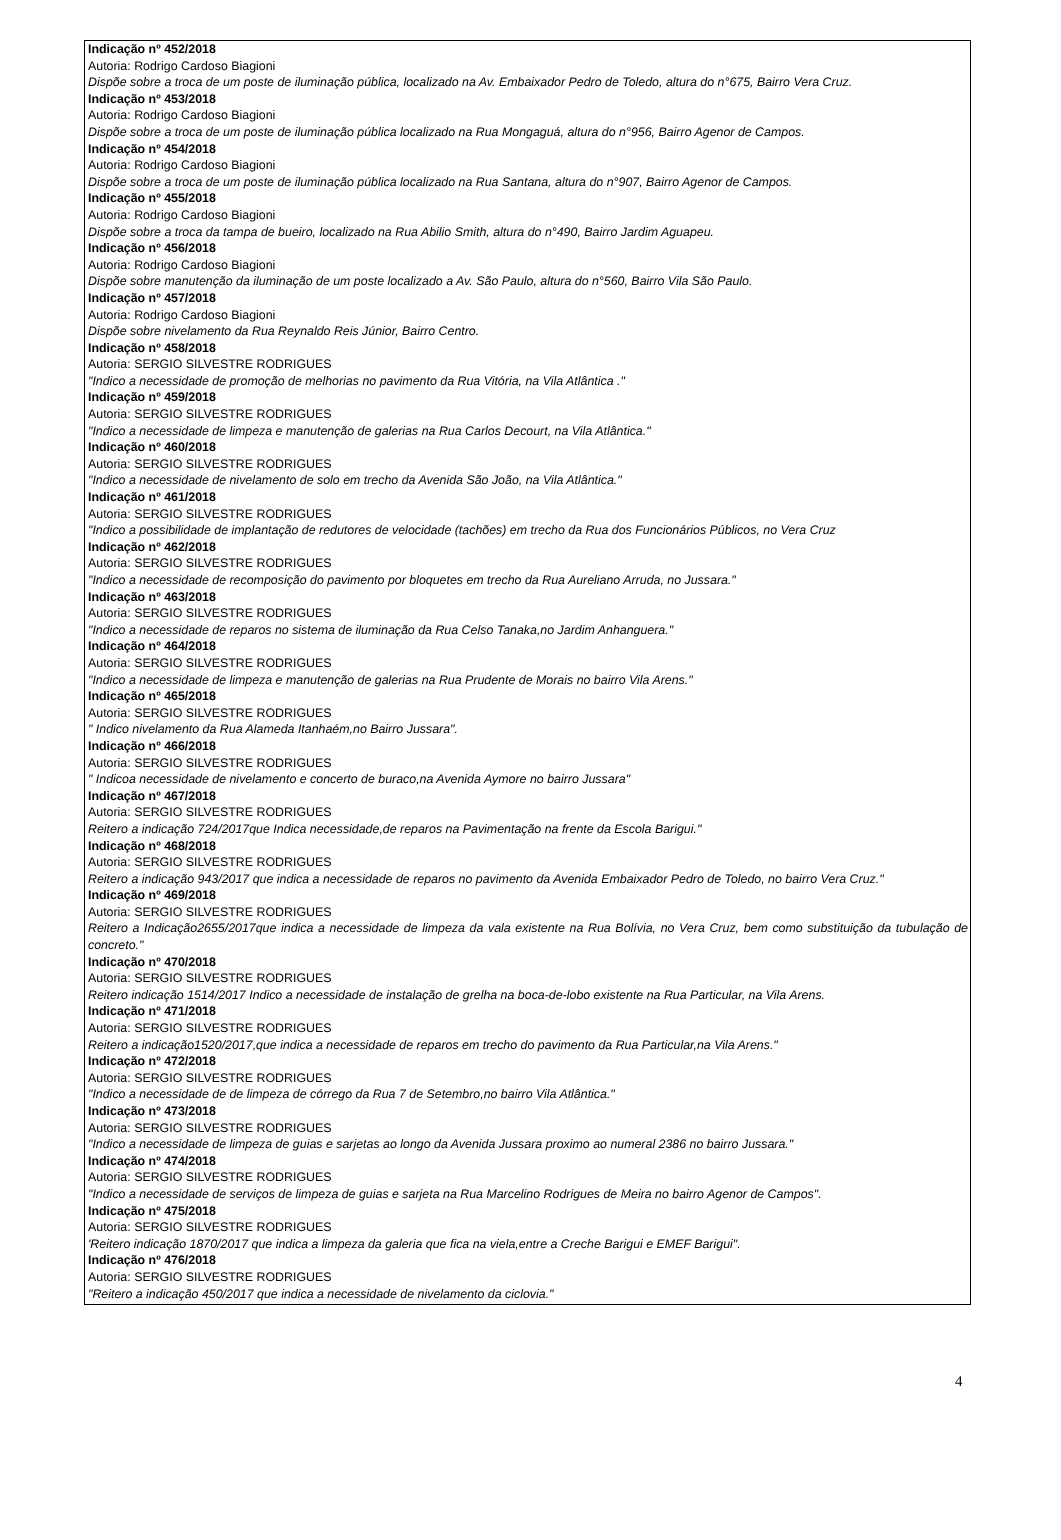Indicação nº 452/2018
Autoria: Rodrigo Cardoso Biagioni
Dispõe sobre a troca de um poste de iluminação pública, localizado na Av. Embaixador Pedro de Toledo, altura do n°675, Bairro Vera Cruz.
Indicação nº 453/2018
Autoria: Rodrigo Cardoso Biagioni
Dispõe sobre a troca de um poste de iluminação pública localizado na Rua Mongaguá, altura do n°956, Bairro Agenor de Campos.
Indicação nº 454/2018
Autoria: Rodrigo Cardoso Biagioni
Dispõe sobre a troca de um poste de iluminação pública localizado na Rua Santana, altura do n°907, Bairro Agenor de Campos.
Indicação nº 455/2018
Autoria: Rodrigo Cardoso Biagioni
Dispõe sobre a troca da tampa de bueiro, localizado na Rua Abilio Smith, altura do n°490, Bairro Jardim Aguapeu.
Indicação nº 456/2018
Autoria: Rodrigo Cardoso Biagioni
Dispõe sobre manutenção da iluminação de um poste localizado a Av. São Paulo, altura do n°560, Bairro Vila São Paulo.
Indicação nº 457/2018
Autoria: Rodrigo Cardoso Biagioni
Dispõe sobre nivelamento da Rua Reynaldo Reis Júnior, Bairro Centro.
Indicação nº 458/2018
Autoria: SERGIO SILVESTRE RODRIGUES
"Indico a necessidade de promoção de melhorias no pavimento da Rua Vitória, na Vila Atlântica ."
Indicação nº 459/2018
Autoria: SERGIO SILVESTRE RODRIGUES
"Indico a necessidade de limpeza e manutenção de galerias na Rua Carlos Decourt, na Vila Atlântica."
Indicação nº 460/2018
Autoria: SERGIO SILVESTRE RODRIGUES
"Indico a necessidade de nivelamento de solo em trecho da Avenida São João, na Vila Atlântica."
Indicação nº 461/2018
Autoria: SERGIO SILVESTRE RODRIGUES
"Indico a possibilidade de implantação de redutores de velocidade (tachões) em trecho da Rua dos Funcionários Públicos, no Vera Cruz
Indicação nº 462/2018
Autoria: SERGIO SILVESTRE RODRIGUES
"Indico a necessidade de recomposição do pavimento por bloquetes em trecho da Rua Aureliano Arruda, no Jussara."
Indicação nº 463/2018
Autoria: SERGIO SILVESTRE RODRIGUES
"Indico a necessidade de reparos no sistema de iluminação da Rua Celso Tanaka,no Jardim Anhanguera."
Indicação nº 464/2018
Autoria: SERGIO SILVESTRE RODRIGUES
"Indico a necessidade de limpeza e manutenção de galerias na Rua Prudente de Morais no bairro Vila Arens."
Indicação nº 465/2018
Autoria: SERGIO SILVESTRE RODRIGUES
" Indico nivelamento da Rua Alameda Itanhaém,no Bairro Jussara".
Indicação nº 466/2018
Autoria: SERGIO SILVESTRE RODRIGUES
" Indicoa necessidade de nivelamento e concerto de buraco,na Avenida Aymore no bairro Jussara"
Indicação nº 467/2018
Autoria: SERGIO SILVESTRE RODRIGUES
Reitero a indicação 724/2017que Indica necessidade,de reparos na Pavimentação na frente da Escola Barigui."
Indicação nº 468/2018
Autoria: SERGIO SILVESTRE RODRIGUES
Reitero a indicação 943/2017 que indica a necessidade de reparos no pavimento da Avenida Embaixador Pedro de Toledo, no bairro Vera Cruz."
Indicação nº 469/2018
Autoria: SERGIO SILVESTRE RODRIGUES
Reitero a Indicação2655/2017que indica a necessidade de limpeza da vala existente na Rua Bolívia, no Vera Cruz, bem como substituição da tubulação de concreto."
Indicação nº 470/2018
Autoria: SERGIO SILVESTRE RODRIGUES
Reitero indicação 1514/2017 Indico a necessidade de instalação de grelha na boca-de-lobo existente na Rua Particular, na Vila Arens.
Indicação nº 471/2018
Autoria: SERGIO SILVESTRE RODRIGUES
Reitero a indicação1520/2017,que indica a necessidade de reparos em trecho do pavimento da Rua Particular,na Vila Arens."
Indicação nº 472/2018
Autoria: SERGIO SILVESTRE RODRIGUES
"Indico a necessidade de de limpeza de córrego da Rua 7 de Setembro,no bairro Vila Atlântica."
Indicação nº 473/2018
Autoria: SERGIO SILVESTRE RODRIGUES
"Indico a necessidade de limpeza de guias e sarjetas ao longo da Avenida Jussara proximo ao numeral 2386 no bairro Jussara."
Indicação nº 474/2018
Autoria: SERGIO SILVESTRE RODRIGUES
"Indico a necessidade de serviços de limpeza de guias e sarjeta na Rua Marcelino Rodrigues de Meira no bairro Agenor de Campos".
Indicação nº 475/2018
Autoria: SERGIO SILVESTRE RODRIGUES
'Reitero indicação 1870/2017 que indica a limpeza da galeria que fica na viela,entre a Creche Barigui e EMEF Barigui".
Indicação nº 476/2018
Autoria: SERGIO SILVESTRE RODRIGUES
"Reitero a indicação 450/2017 que indica a necessidade de nivelamento da ciclovia."
4